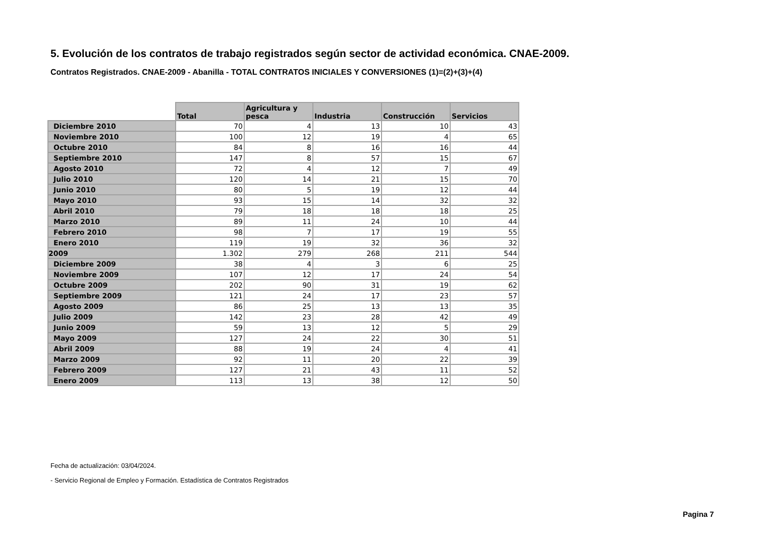5. Evolución de los contratos de trabajo registrados según sector de actividad económica. CNAE-2009.
Contratos Registrados. CNAE-2009 - Abanilla - TOTAL CONTRATOS INICIALES Y CONVERSIONES (1)=(2)+(3)+(4)
| | Total | Agricultura y pesca | Industria | Construcción | Servicios |
| --- | --- | --- | --- | --- | --- |
| Diciembre 2010 | 70 | 4 | 13 | 10 | 43 |
| Noviembre 2010 | 100 | 12 | 19 | 4 | 65 |
| Octubre 2010 | 84 | 8 | 16 | 16 | 44 |
| Septiembre 2010 | 147 | 8 | 57 | 15 | 67 |
| Agosto 2010 | 72 | 4 | 12 | 7 | 49 |
| Julio 2010 | 120 | 14 | 21 | 15 | 70 |
| Junio 2010 | 80 | 5 | 19 | 12 | 44 |
| Mayo 2010 | 93 | 15 | 14 | 32 | 32 |
| Abril 2010 | 79 | 18 | 18 | 18 | 25 |
| Marzo 2010 | 89 | 11 | 24 | 10 | 44 |
| Febrero 2010 | 98 | 7 | 17 | 19 | 55 |
| Enero 2010 | 119 | 19 | 32 | 36 | 32 |
| 2009 | 1.302 | 279 | 268 | 211 | 544 |
| Diciembre 2009 | 38 | 4 | 3 | 6 | 25 |
| Noviembre 2009 | 107 | 12 | 17 | 24 | 54 |
| Octubre 2009 | 202 | 90 | 31 | 19 | 62 |
| Septiembre 2009 | 121 | 24 | 17 | 23 | 57 |
| Agosto 2009 | 86 | 25 | 13 | 13 | 35 |
| Julio 2009 | 142 | 23 | 28 | 42 | 49 |
| Junio 2009 | 59 | 13 | 12 | 5 | 29 |
| Mayo 2009 | 127 | 24 | 22 | 30 | 51 |
| Abril 2009 | 88 | 19 | 24 | 4 | 41 |
| Marzo 2009 | 92 | 11 | 20 | 22 | 39 |
| Febrero 2009 | 127 | 21 | 43 | 11 | 52 |
| Enero 2009 | 113 | 13 | 38 | 12 | 50 |
Fecha de actualización: 03/04/2024.
- Servicio Regional de Empleo y Formación. Estadística de Contratos Registrados
Pagina 7